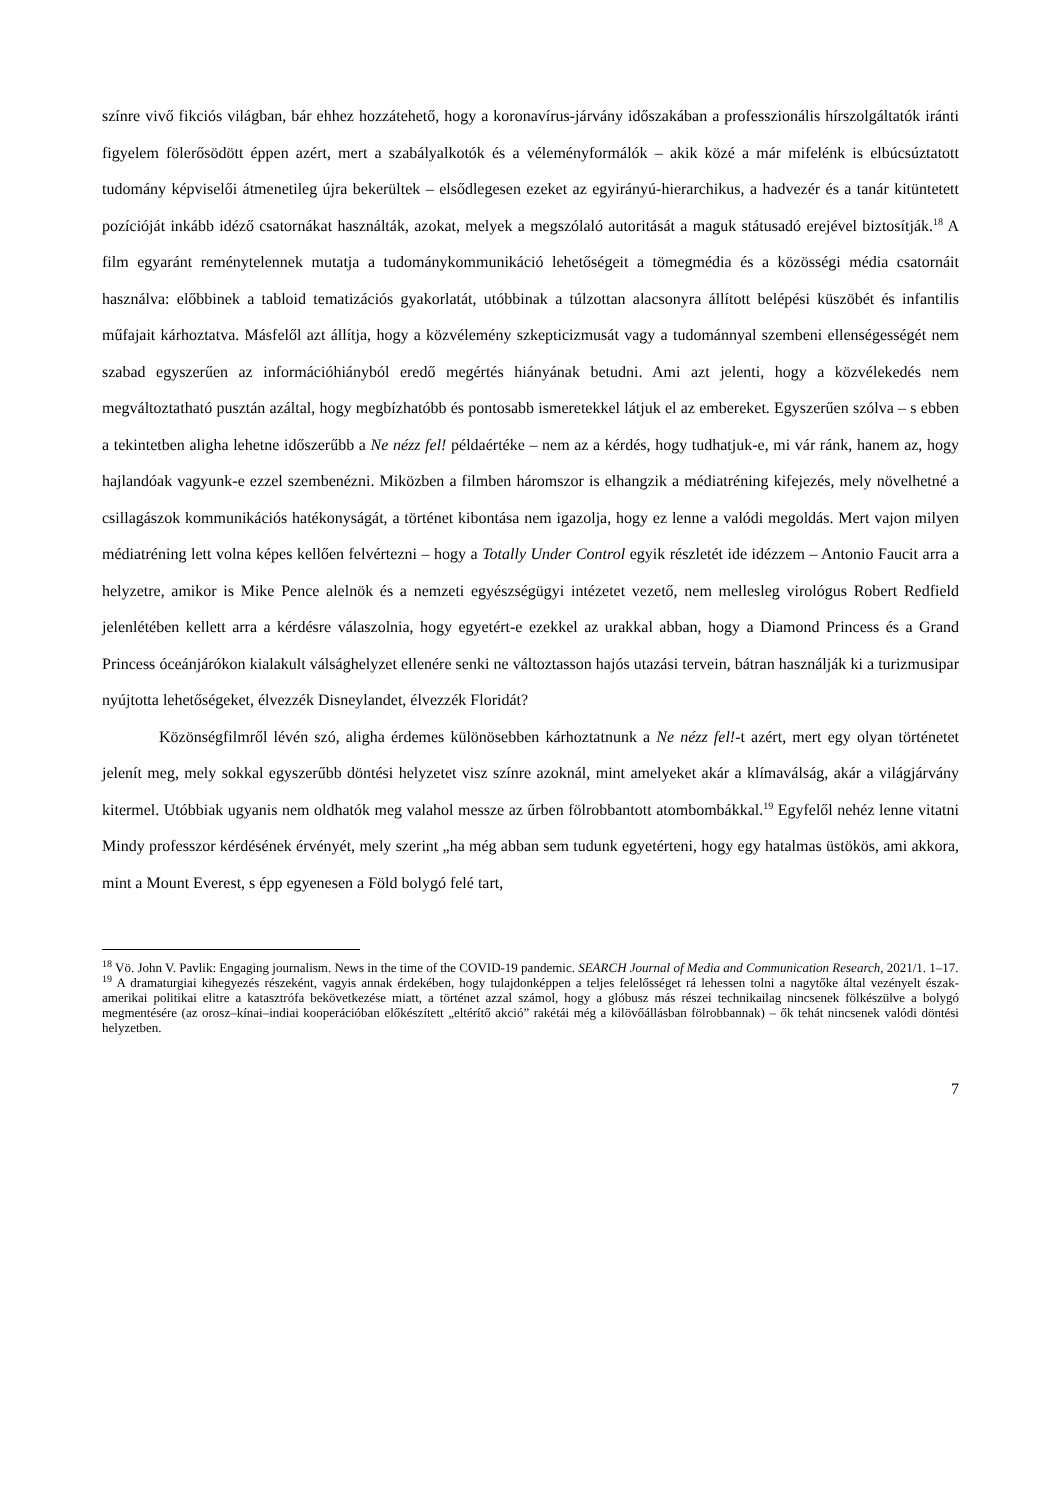színre vivő fikciós világban, bár ehhez hozzátehető, hogy a koronavírus-járvány időszakában a professzionális hírszolgáltatók iránti figyelem fölerősödött éppen azért, mert a szabályalkotók és a véleményformálók – akik közé a már mifelénk is elbúcsúztatott tudomány képviselői átmenetileg újra bekerültek – elsődlegesen ezeket az egyirányú-hierarchikus, a hadvezér és a tanár kitüntetett pozícióját inkább idéző csatornákat használták, azokat, melyek a megszólaló autoritását a maguk státusadó erejével biztosítják.<sup>18</sup> A film egyaránt reménytelennek mutatja a tudománykommunikáció lehetőségeit a tömegmédia és a közösségi média csatornáit használva: előbbinek a tabloid tematizációs gyakorlatát, utóbbinak a túlzottan alacsonyra állított belépési küszöbét és infantilis műfajait kárhoztatva. Másfelől azt állítja, hogy a közvélemény szkepticizmusát vagy a tudománnyal szembeni ellenségességét nem szabad egyszerűen az információhiányból eredő megértés hiányának betudni. Ami azt jelenti, hogy a közvélekedés nem megváltoztatható pusztán azáltal, hogy megbízhatóbb és pontosabb ismeretekkel látjuk el az embereket. Egyszerűen szólva – s ebben a tekintetben aligha lehetne időszerűbb a Ne nézz fel! példaértéke – nem az a kérdés, hogy tudhatjuk-e, mi vár ránk, hanem az, hogy hajlandóak vagyunk-e ezzel szembenézni. Miközben a filmben háromszor is elhangzik a médiatréning kifejezés, mely növelhetné a csillagászok kommunikációs hatékonyságát, a történet kibontása nem igazolja, hogy ez lenne a valódi megoldás. Mert vajon milyen médiatréning lett volna képes kellően felvértezni – hogy a Totally Under Control egyik részletét ide idézzem – Antonio Faucit arra a helyzetre, amikor is Mike Pence alelnök és a nemzeti egyészségügyi intézetet vezető, nem mellesleg virológus Robert Redfield jelenlétében kellett arra a kérdésre válaszolnia, hogy egyetért-e ezekkel az urakkal abban, hogy a Diamond Princess és a Grand Princess óceánjárókon kialakult válsághelyzet ellenére senki ne változtasson hajós utazási tervein, bátran használják ki a turizmusipar nyújtotta lehetőségeket, élvezzék Disneylandet, élvezzék Floridát?
Közönségfilmről lévén szó, aligha érdemes különösebben kárhoztatnunk a Ne nézz fel!-t azért, mert egy olyan történetet jelenít meg, mely sokkal egyszerűbb döntési helyzetet visz színre azoknál, mint amelyeket akár a klímaválság, akár a világjárvány kitermel. Utóbbiak ugyanis nem oldhatók meg valahol messze az űrben fölrobbantott atombombákkal.<sup>19</sup> Egyfelől nehéz lenne vitatni Mindy professzor kérdésének érvényét, mely szerint „ha még abban sem tudunk egyetérteni, hogy egy hatalmas üstökös, ami akkora, mint a Mount Everest, s épp egyenesen a Föld bolygó felé tart,
<sup>18</sup> Vö. John V. Pavlik: Engaging journalism. News in the time of the COVID-19 pandemic. SEARCH Journal of Media and Communication Research, 2021/1. 1–17.
<sup>19</sup> A dramaturgiai kihegyezés részeként, vagyis annak érdekében, hogy tulajdonképpen a teljes felelősséget rá lehessen tolni a nagytőke által vezényelt észak-amerikai politikai elitre a katasztrófa bekövetkezése miatt, a történet azzal számol, hogy a glóbusz más részei technikailag nincsenek fölkészülve a bolygó megmentésére (az orosz–kínai–indiai kooperációban előkészített „eltérítő akció” rakétái még a kilövőállásban fölrobbannak) – ők tehát nincsenek valódi döntési helyzetben.
7